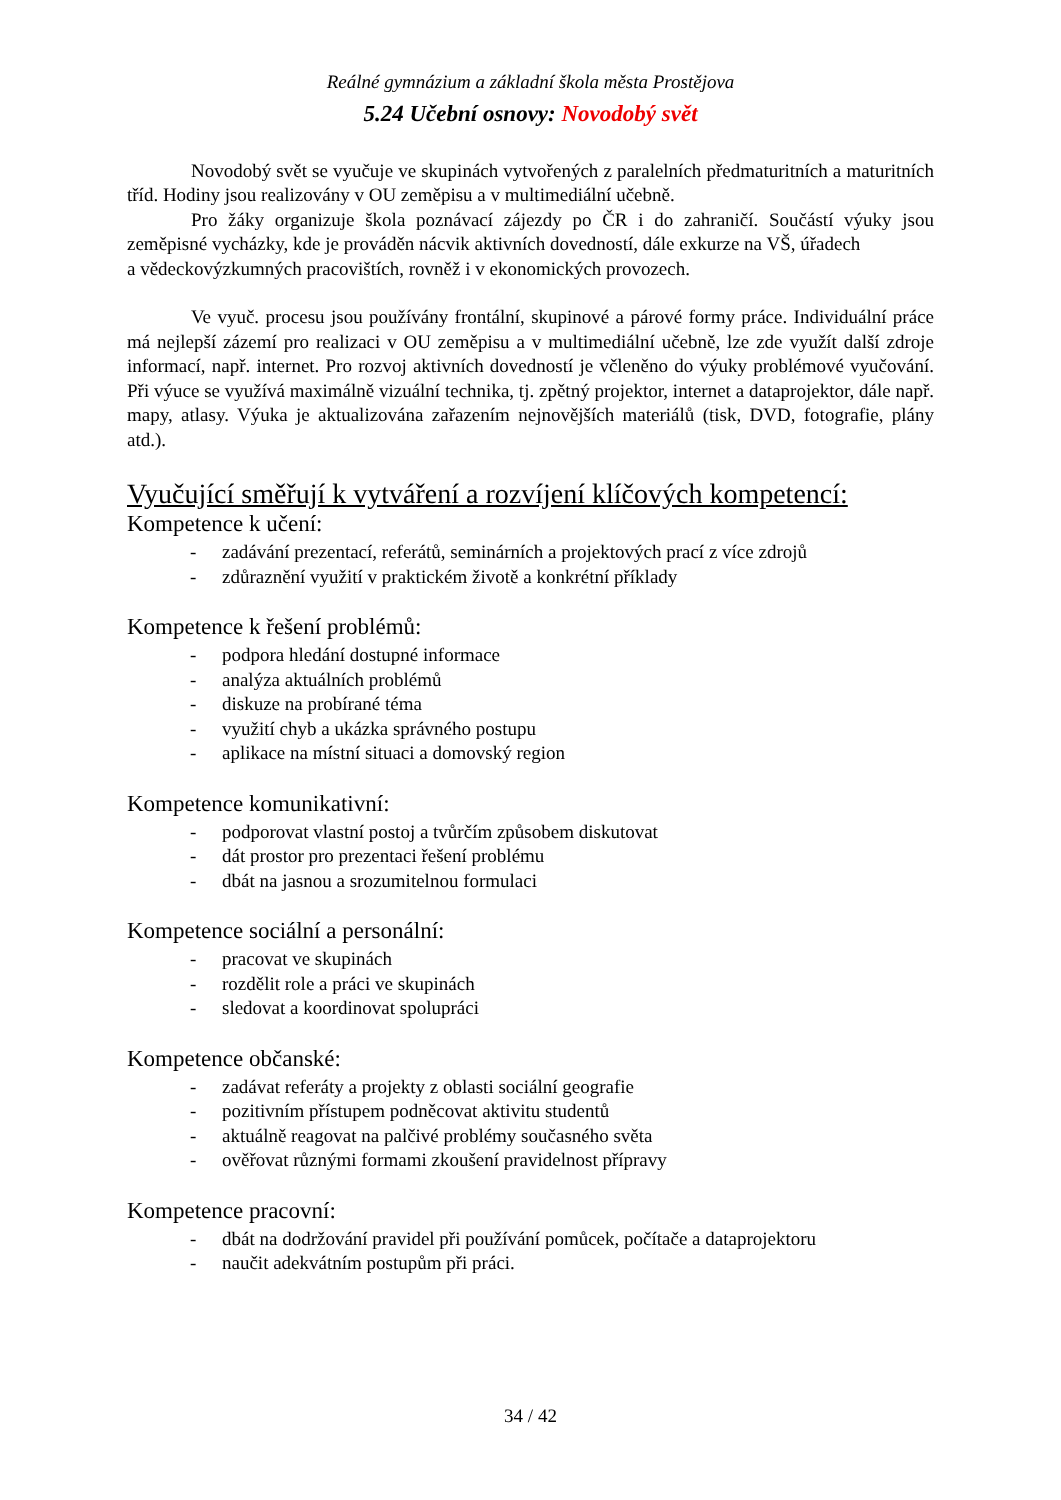Reálné gymnázium a základní škola města Prostějova
5.24 Učební osnovy: Novodobý svět
Novodobý svět se vyučuje ve skupinách vytvořených z paralelních předmaturitních a maturitních tříd. Hodiny jsou realizovány v OU zeměpisu a v multimediální učebně.
Pro žáky organizuje škola poznávací zájezdy po ČR i do zahraničí. Součástí výuky jsou zeměpisné vycházky, kde je prováděn nácvik aktivních dovedností, dále exkurze na VŠ, úřadech
a vědeckovýzkumných pracovištích, rovněž i v ekonomických provozech.
Ve vyuč. procesu jsou používány frontální, skupinové a párové formy práce. Individuální práce má nejlepší zázemí pro realizaci v OU zeměpisu a v multimediální učebně, lze zde využít další zdroje informací, např. internet. Pro rozvoj aktivních dovedností je včleněno do výuky problémové vyučování. Při výuce se využívá maximálně vizuální technika, tj. zpětný projektor, internet a dataprojektor, dále např. mapy, atlasy. Výuka je aktualizována zařazením nejnovějších materiálů (tisk, DVD, fotografie, plány atd.).
Vyučující směřují k vytváření a rozvíjení klíčových kompetencí:
Kompetence k učení:
- zadávání prezentací, referátů, seminárních a projektových prací z více zdrojů
- zdůraznění využití v praktickém životě a konkrétní příklady
Kompetence k řešení problémů:
- podpora hledání dostupné informace
- analýza aktuálních problémů
- diskuze na probírané téma
- využití chyb a ukázka správného postupu
- aplikace na místní situaci a domovský region
Kompetence komunikativní:
- podporovat vlastní postoj a tvůrčím způsobem diskutovat
- dát prostor pro prezentaci řešení problému
- dbát na jasnou a srozumitelnou formulaci
Kompetence sociální a personální:
- pracovat ve skupinách
- rozdělit role a práci ve skupinách
- sledovat a koordinovat spolupráci
Kompetence občanské:
- zadávat referáty a projekty z oblasti sociální geografie
- pozitivním přístupem podněcovat aktivitu studentů
- aktuálně reagovat na palčivé problémy současného světa
- ověřovat různými formami zkoušení pravidelnost přípravy
Kompetence pracovní:
- dbát na dodržování pravidel při používání pomůcek, počítače a dataprojektoru
- naučit adekvátním postupům při práci.
34 / 42